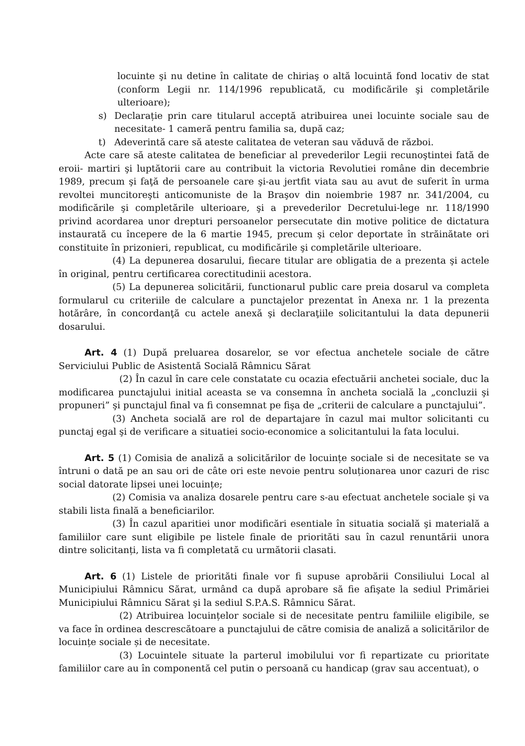locuinte şi nu detine în calitate de chiriaş o altă locuintă fond locativ de stat (conform Legii nr. 114/1996 republicată, cu modificările şi completările ulterioare);
s) Declarație prin care titularul acceptă atribuirea unei locuinte sociale sau de necesitate- 1 cameră pentru familia sa, după caz;
t) Adeverintă care să ateste calitatea de veteran sau văduvă de război.
Acte care să ateste calitatea de beneficiar al prevederilor Legii recunoştintei fată de eroii- martiri şi luptătorii care au contribuit la victoria Revolutiei române din decembrie 1989, precum şi faţă de persoanele care şi-au jertfit viata sau au avut de suferit în urma revoltei muncitoreşti anticomuniste de la Braşov din noiembrie 1987 nr. 341/2004, cu modificările şi completările ulterioare, şi a prevederilor Decretului-lege nr. 118/1990 privind acordarea unor drepturi persoanelor persecutate din motive politice de dictatura instaurată cu începere de la 6 martie 1945, precum şi celor deportate în străinătate ori constituite în prizonieri, republicat, cu modificările şi completările ulterioare.
(4) La depunerea dosarului, fiecare titular are obligatia de a prezenta şi actele în original, pentru certificarea corectitudinii acestora.
(5) La depunerea solicitării, functionarul public care preia dosarul va completa formularul cu criteriile de calculare a punctajelor prezentat în Anexa nr. 1 la prezenta hotărâre, în concordanţă cu actele anexă şi declaraţiile solicitantului la data depunerii dosarului.
Art. 4 (1) După preluarea dosarelor, se vor efectua anchetele sociale de către Serviciului Public de Asistentă Socială Râmnicu Sărat
(2) În cazul în care cele constatate cu ocazia efectuării anchetei sociale, duc la modificarea punctajului initial aceasta se va consemna în ancheta socială la „concluzii şi propuneri” şi punctajul final va fi consemnat pe fişa de „criterii de calculare a punctajului”.
(3) Ancheta socială are rol de departajare în cazul mai multor solicitanti cu punctaj egal şi de verificare a situatiei socio-economice a solicitantului la fata locului.
Art. 5 (1) Comisia de analiză a solicitărilor de locuințe sociale si de necesitate se va întruni o dată pe an sau ori de câte ori este nevoie pentru soluționarea unor cazuri de risc social datorate lipsei unei locuințe;
(2) Comisia va analiza dosarele pentru care s-au efectuat anchetele sociale şi va stabili lista finală a beneficiarilor.
(3) În cazul aparitiei unor modificări esentiale în situatia socială şi materială a familiilor care sunt eligibile pe listele finale de priorităti sau în cazul renuntării unora dintre solicitanți, lista va fi completată cu următorii clasati.
Art. 6 (1) Listele de priorităti finale vor fi supuse aprobării Consiliului Local al Municipiului Râmnicu Sărat, urmând ca după aprobare să fie afişate la sediul Primăriei Municipiului Râmnicu Sărat şi la sediul S.P.A.S. Râmnicu Sărat.
(2) Atribuirea locuințelor sociale si de necesitate pentru familiile eligibile, se va face în ordinea descrescătoare a punctajului de către comisia de analiză a solicitărilor de locuințe sociale și de necesitate.
(3) Locuintele situate la parterul imobilului vor fi repartizate cu prioritate familiilor care au în componentă cel putin o persoană cu handicap (grav sau accentuat), o